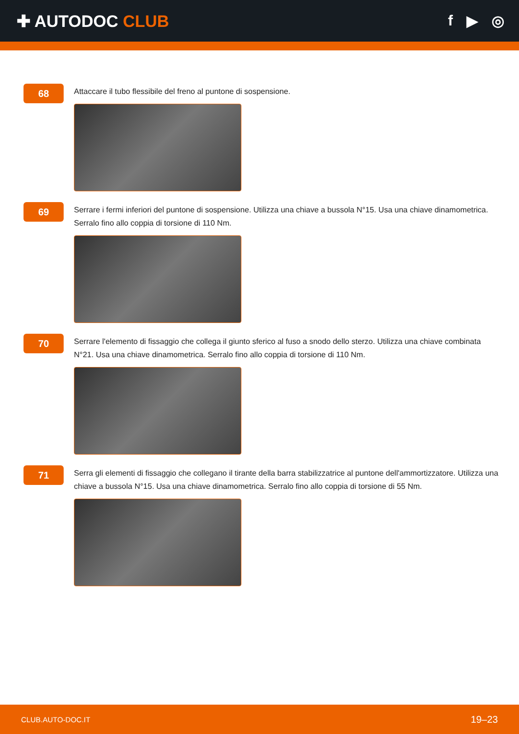✚ AUTODOC CLUB f ▶ ◎
68
Attaccare il tubo flessibile del freno al puntone di sospensione.
69
Serrare i fermi inferiori del puntone di sospensione. Utilizza una chiave a bussola N°15. Usa una chiave dinamometrica. Serralo fino allo coppia di torsione di 110 Nm.
70
Serrare l'elemento di fissaggio che collega il giunto sferico al fuso a snodo dello sterzo. Utilizza una chiave combinata N°21. Usa una chiave dinamometrica. Serralo fino allo coppia di torsione di 110 Nm.
71
Serra gli elementi di fissaggio che collegano il tirante della barra stabilizzatrice al puntone dell'ammortizzatore. Utilizza una chiave a bussola N°15. Usa una chiave dinamometrica. Serralo fino allo coppia di torsione di 55 Nm.
CLUB.AUTO-DOC.IT 19–23